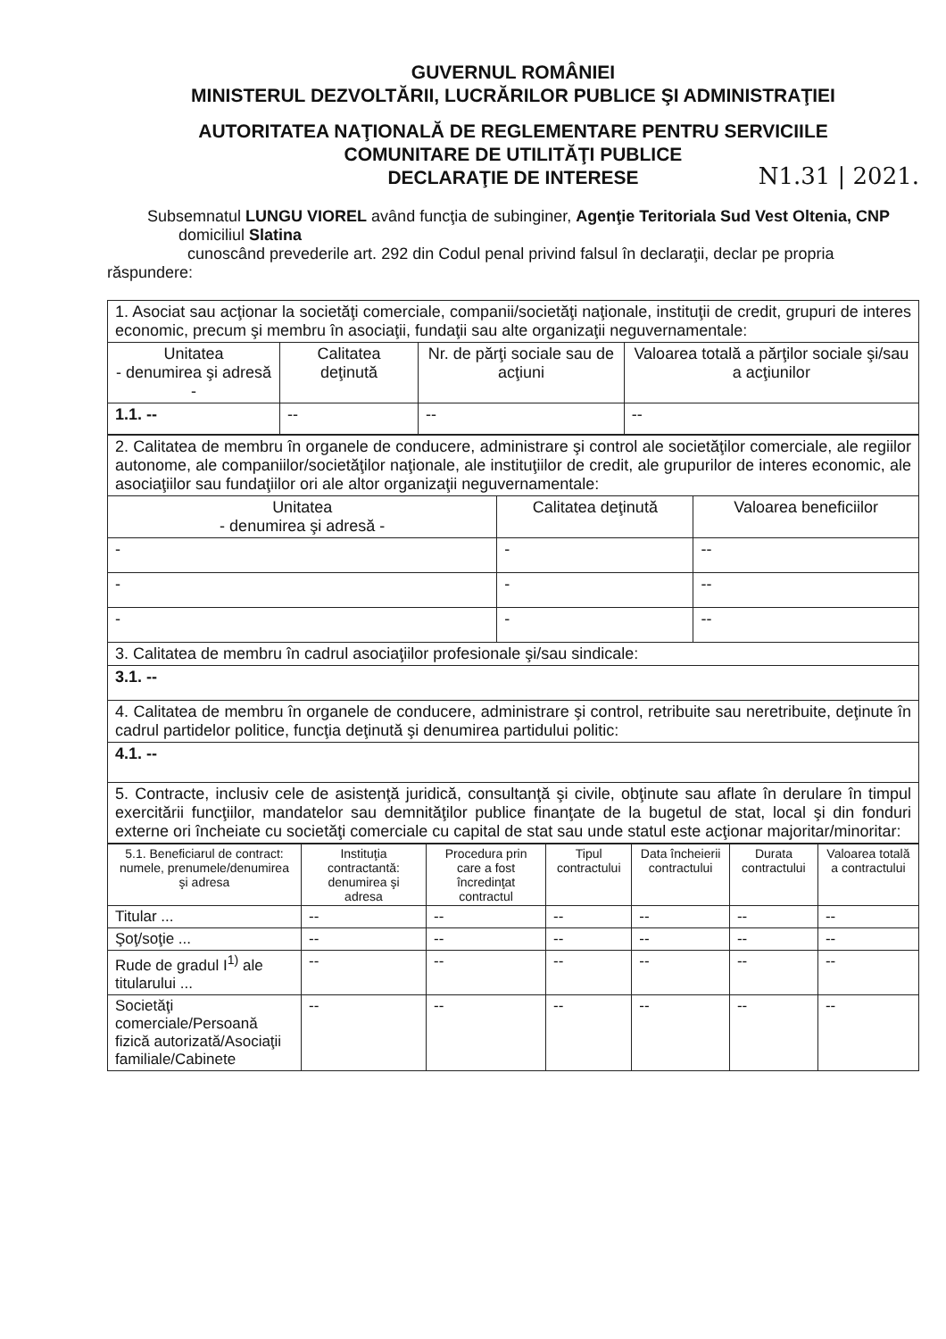GUVERNUL ROMÂNIEI
MINISTERUL DEZVOLTĂRII, LUCRĂRILOR PUBLICE ŞI ADMINISTRAŢIEI
AUTORITATEA NAŢIONALĂ DE REGLEMENTARE PENTRU SERVICIILE
COMUNITARE DE UTILITĂŢI PUBLICE
DECLARAŢIE DE INTERESE
N1.31 | 2021.
Subsemnatul LUNGU VIOREL având funcţia de subinginer, Agenţie Teritoriala Sud Vest Oltenia, CNP domiciliul Slatina
cunoscând prevederile art. 292 din Codul penal privind falsul în declaraţii, declar pe propria răspundere:
| 1. Asociat sau acţionar la societăţi comerciale, companii/societăţi naţionale, instituţii de credit, grupuri de interes economic, precum şi membru în asociaţii, fundaţii sau alte organizaţii neguvernamentale: | | | |
| Unitatea - denumirea şi adresă - | Calitatea deţinută | Nr. de părţi sociale sau de acţiuni | Valoarea totală a părţilor sociale şi/sau a acţiunilor |
| 1.1. -- | -- | -- | -- |
| 2. Calitatea de membru în organele de conducere, administrare şi control ale societăţilor comerciale, ale regiilor autonome, ale companiilor/societăţilor naţionale, ale instituţiilor de credit, ale grupurilor de interes economic, ale asociaţiilor sau fundaţiilor ori ale altor organizaţii neguvernamentale: | | |
| Unitatea - denumirea şi adresă - | Calitatea deţinută | Valoarea beneficiilor |
| - | - | -- |
| - | - | -- |
| - | - | -- |
| 3. Calitatea de membru în cadrul asociaţiilor profesionale şi/sau sindicale: | | |
| 3.1. -- | | |
| 4. Calitatea de membru în organele de conducere, administrare şi control, retribuite sau neretribuite, deţinute în cadrul partidelor politice, funcţia deţinută şi denumirea partidului politic: | | |
| 4.1. -- | | |
| 5. Contracte, inclusiv cele de asistenţă juridică, consultanţă şi civile, obţinute sau aflate în derulare în timpul exercitării funcţiilor, mandatelor sau demnităţilor publice finanţate de la bugetul de stat, local şi din fonduri externe ori încheiate cu societăţi comerciale cu capital de stat sau unde statul este acţionar majoritar/minoritar: | | |
| 5.1. Beneficiarul de contract: numele, prenumele/denumirea şi adresa | Instituţia contractantă: denumirea şi adresa | Procedura prin care a fost încredinţat contractul | Tipul contractului | Data încheierii contractului | Durata contractului | Valoarea totală a contractului |
| --- | --- | --- | --- | --- | --- | --- |
| Titular ... | -- | -- | -- | -- | -- | -- |
| Şoţ/soţie ... | -- | -- | -- | -- | -- | -- |
| Rude de gradul I<sup>1)</sup> ale titularului ... | -- | -- | -- | -- | -- | -- |
| Societăţi comerciale/Persoană fizică autorizată/Asociaţii familiale/Cabinete | -- | -- | -- | -- | -- | -- |